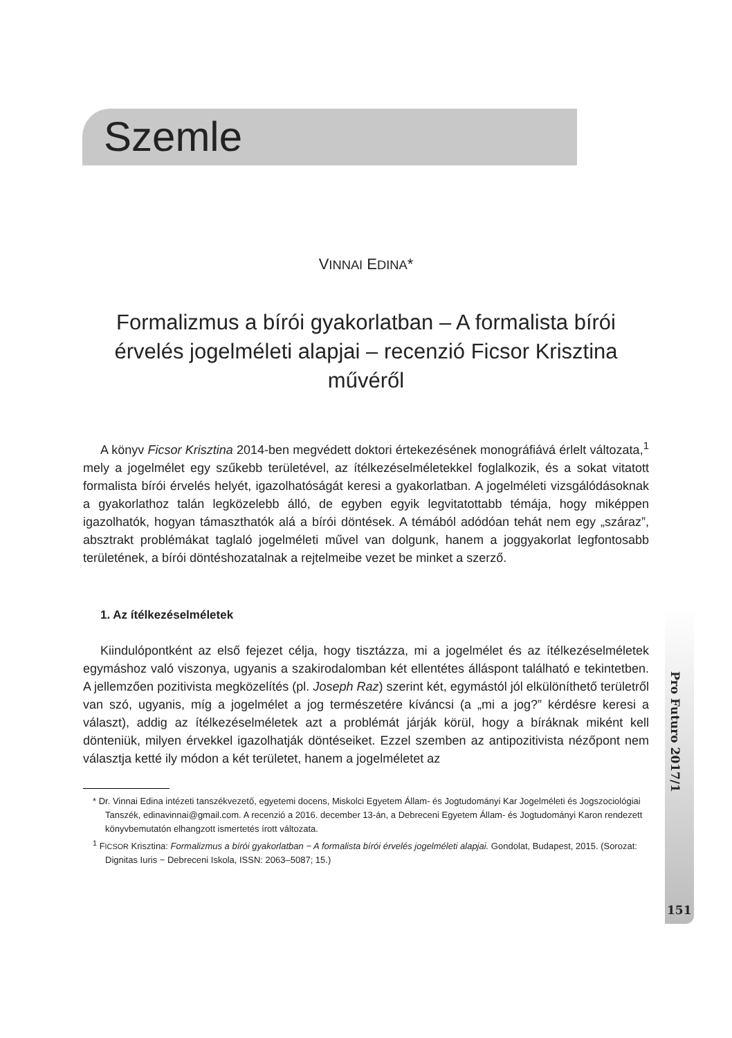Szemle
VINNAI EDINA*
Formalizmus a bírói gyakorlatban – A formalista bírói érvelés jogelméleti alapjai – recenzió Ficsor Krisztina művéről
A könyv Ficsor Krisztina 2014-ben megvédett doktori értekezésének monográfiává érlelt változata,<sup>1</sup> mely a jogelmélet egy szűkebb területével, az ítélkezéselméletekkel foglalkozik, és a sokat vitatott formalista bírói érvelés helyét, igazolhatóságát keresi a gyakorlatban. A jogelméleti vizsgálódásoknak a gyakorlathoz talán legközelebb álló, de egyben egyik legvitatottabb témája, hogy miképpen igazolhatók, hogyan támaszthatók alá a bírói döntések. A témából adódóan tehát nem egy „száraz”, absztrakt problémákat taglaló jogelméleti művel van dolgunk, hanem a joggyakorlat legfontosabb területének, a bírói döntéshozatalnak a rejtelmeibe vezet be minket a szerző.
1. Az ítélkezéselméletek
Kiindulópontként az első fejezet célja, hogy tisztázza, mi a jogelmélet és az ítélkezéselméletek egymáshoz való viszonya, ugyanis a szakirodalomban két ellentétes álláspont található e tekintetben. A jellemzően pozitivista megközelítés (pl. Joseph Raz) szerint két, egymástól jól elkülöníthető területről van szó, ugyanis, míg a jogelmélet a jog természetére kíváncsi (a „mi a jog?” kérdésre keresi a választ), addig az ítélkezéselméletek azt a problémát járják körül, hogy a bíráknak miként kell dönteniük, milyen érvekkel igazolhatják döntéseiket. Ezzel szemben az antipozitivista nézőpont nem választja ketté ily módon a két területet, hanem a jogelméletet az
* Dr. Vinnai Edina intézeti tanszékvezető, egyetemi docens, Miskolci Egyetem Állam- és Jogtudományi Kar Jogelméleti és Jogszociológiai Tanszék, edinavinnai@gmail.com. A recenzió a 2016. december 13-án, a Debreceni Egyetem Állam- és Jogtudományi Karon rendezett könyvbemutatón elhangzott ismertetés írott változata.
<sup>1</sup> FICSOR Krisztina: Formalizmus a bírói gyakorlatban − A formalista bírói érvelés jogelméleti alapjai. Gondolat, Budapest, 2015. (Sorozat: Dignitas Iuris − Debreceni Iskola, ISSN: 2063–5087; 15.)
Pro Futuro 2017/1
151